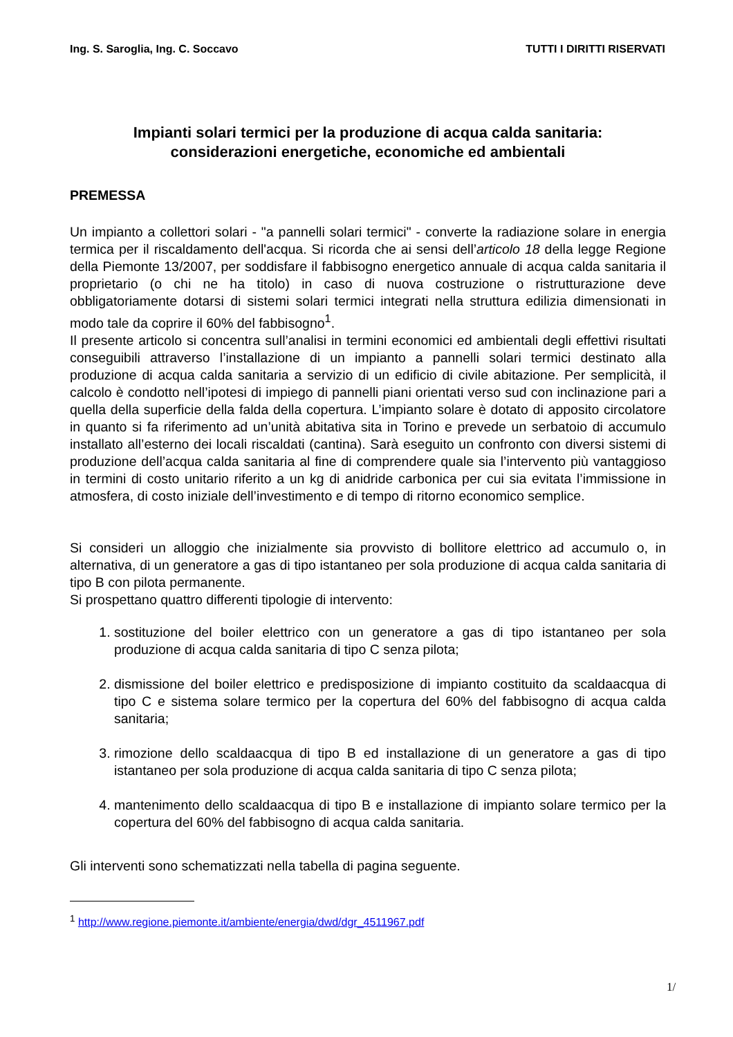Ing. S. Saroglia, Ing. C. Soccavo TUTTI I DIRITTI RISERVATI
Impianti solari termici per la produzione di acqua calda sanitaria:
considerazioni energetiche, economiche ed ambientali
PREMESSA
Un impianto a collettori solari - "a pannelli solari termici" - converte la radiazione solare in energia termica per il riscaldamento dell'acqua. Si ricorda che ai sensi dell’articolo 18 della legge Regione della Piemonte 13/2007, per soddisfare il fabbisogno energetico annuale di acqua calda sanitaria il proprietario (o chi ne ha titolo) in caso di nuova costruzione o ristrutturazione deve obbligatoriamente dotarsi di sistemi solari termici integrati nella struttura edilizia dimensionati in modo tale da coprire il 60% del fabbisogno<sup>1</sup>.
Il presente articolo si concentra sull’analisi in termini economici ed ambientali degli effettivi risultati conseguibili attraverso l’installazione di un impianto a pannelli solari termici destinato alla produzione di acqua calda sanitaria a servizio di un edificio di civile abitazione. Per semplicità, il calcolo è condotto nell’ipotesi di impiego di pannelli piani orientati verso sud con inclinazione pari a quella della superficie della falda della copertura. L’impianto solare è dotato di apposito circolatore in quanto si fa riferimento ad un’unità abitativa sita in Torino e prevede un serbatoio di accumulo installato all’esterno dei locali riscaldati (cantina). Sarà eseguito un confronto con diversi sistemi di produzione dell’acqua calda sanitaria al fine di comprendere quale sia l’intervento più vantaggioso in termini di costo unitario riferito a un kg di anidride carbonica per cui sia evitata l’immissione in atmosfera, di costo iniziale dell’investimento e di tempo di ritorno economico semplice.
Si consideri un alloggio che inizialmente sia provvisto di bollitore elettrico ad accumulo o, in alternativa, di un generatore a gas di tipo istantaneo per sola produzione di acqua calda sanitaria di tipo B con pilota permanente.
Si prospettano quattro differenti tipologie di intervento:
1. sostituzione del boiler elettrico con un generatore a gas di tipo istantaneo per sola produzione di acqua calda sanitaria di tipo C senza pilota;
2. dismissione del boiler elettrico e predisposizione di impianto costituito da scaldaacqua di tipo C e sistema solare termico per la copertura del 60% del fabbisogno di acqua calda sanitaria;
3. rimozione dello scaldaacqua di tipo B ed installazione di un generatore a gas di tipo istantaneo per sola produzione di acqua calda sanitaria di tipo C senza pilota;
4. mantenimento dello scaldaacqua di tipo B e installazione di impianto solare termico per la copertura del 60% del fabbisogno di acqua calda sanitaria.
Gli interventi sono schematizzati nella tabella di pagina seguente.
<sup>1</sup> http://www.regione.piemonte.it/ambiente/energia/dwd/dgr_4511967.pdf
1/